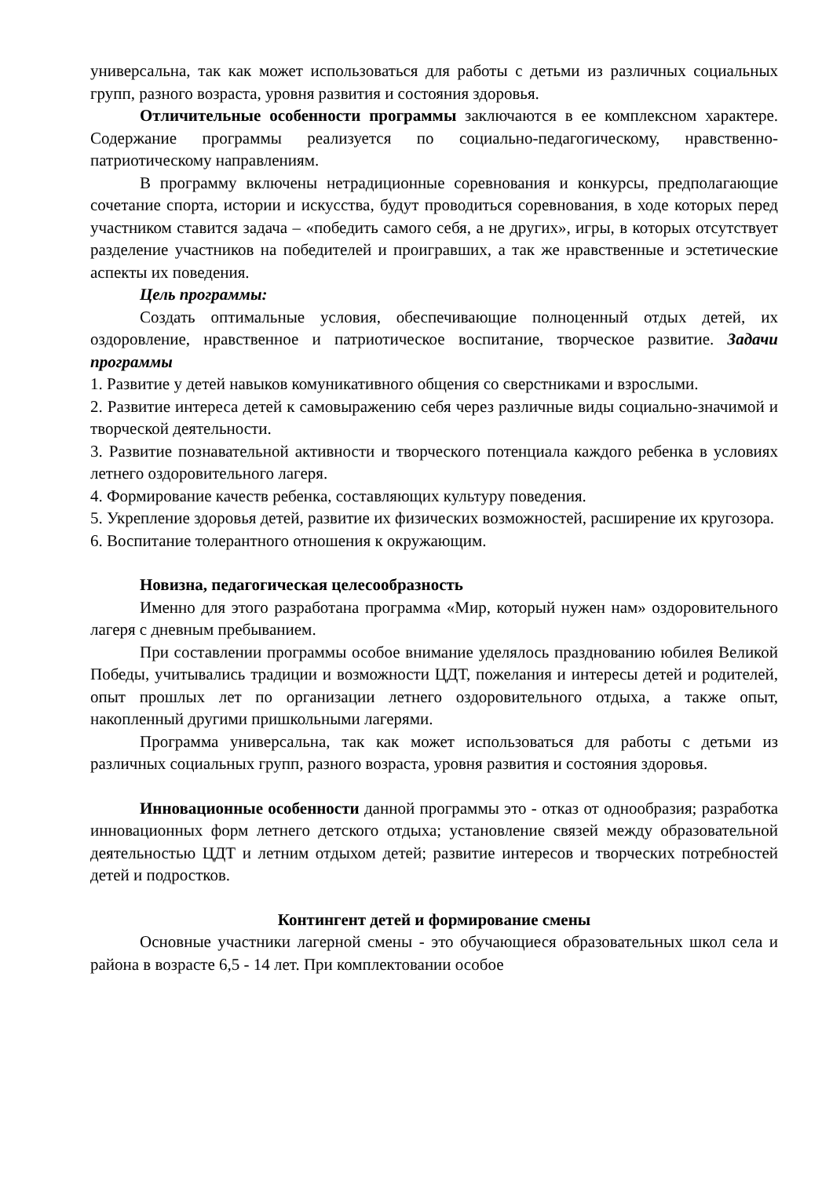универсальна, так как может использоваться для работы с детьми из различных социальных групп, разного возраста, уровня развития и состояния здоровья.
Отличительные особенности программы заключаются в ее комплексном характере. Содержание программы реализуется по социально-педагогическому, нравственно-патриотическому направлениям.
В программу включены нетрадиционные соревнования и конкурсы, предполагающие сочетание спорта, истории и искусства, будут проводиться соревнования, в ходе которых перед участником ставится задача – «победить самого себя, а не других», игры, в которых отсутствует разделение участников на победителей и проигравших, а так же нравственные и эстетические аспекты их поведения.
Цель программы:
Создать оптимальные условия, обеспечивающие полноценный отдых детей, их оздоровление, нравственное и патриотическое воспитание, творческое развитие. Задачи программы
1. Развитие у детей навыков комуникативного общения со сверстниками и взрослыми.
2. Развитие интереса детей к самовыражению себя через различные виды социально-значимой и творческой деятельности.
3. Развитие познавательной активности и творческого потенциала каждого ребенка в условиях летнего оздоровительного лагеря.
4. Формирование качеств ребенка, составляющих культуру поведения.
5. Укрепление здоровья детей, развитие их физических возможностей, расширение их кругозора.
6. Воспитание толерантного отношения к окружающим.
Новизна, педагогическая целесообразность
Именно для этого разработана программа «Мир, который нужен нам» оздоровительного лагеря с дневным пребыванием.
При составлении программы особое внимание уделялось празднованию юбилея Великой Победы, учитывались традиции и возможности ЦДТ, пожелания и интересы детей и родителей, опыт прошлых лет по организации летнего оздоровительного отдыха, а также опыт, накопленный другими пришкольными лагерями.
Программа универсальна, так как может использоваться для работы с детьми из различных социальных групп, разного возраста, уровня развития и состояния здоровья.
Инновационные особенности данной программы это - отказ от однообразия; разработка инновационных форм летнего детского отдыха; установление связей между образовательной деятельностью ЦДТ и летним отдыхом детей; развитие интересов и творческих потребностей детей и подростков.
Контингент детей и формирование смены
Основные участники лагерной смены - это обучающиеся образовательных школ села и района в возрасте 6,5 - 14 лет. При комплектовании особое